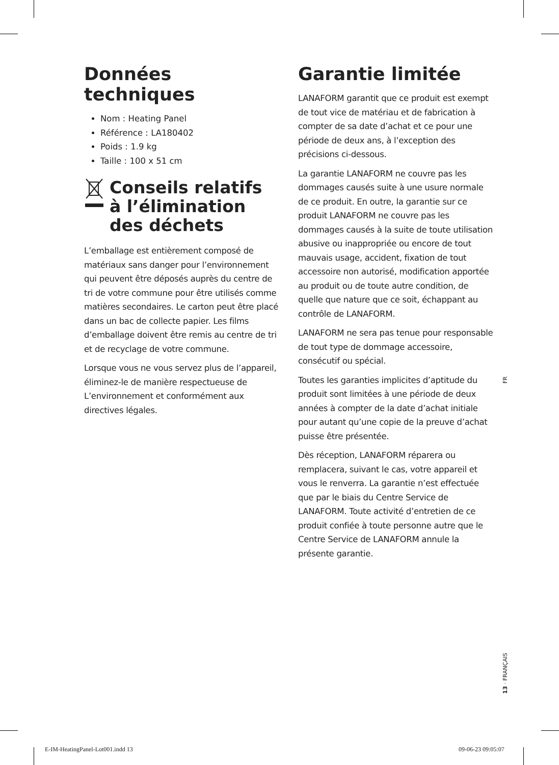Données techniques
Nom : Heating Panel
Référence : LA180402
Poids : 1.9 kg
Taille : 100 x 51 cm
Conseils relatifs
à l’élimination
des déchets
L’emballage est entièrement composé de matériaux sans danger pour l’environnement qui peuvent être déposés auprès du centre de tri de votre commune pour être utilisés comme matières secondaires. Le carton peut être placé dans un bac de collecte papier. Les films d’emballage doivent être remis au centre de tri et de recyclage de votre commune.
Lorsque vous ne vous servez plus de l’appareil, éliminez-le de manière respectueuse de L’environnement et conformément aux directives légales.
Garantie limitée
LANAFORM garantit que ce produit est exempt de tout vice de matériau et de fabrication à compter de sa date d’achat et ce pour une période de deux ans, à l’exception des précisions ci-dessous.
La garantie LANAFORM ne couvre pas les dommages causés suite à une usure normale de ce produit. En outre, la garantie sur ce produit LANAFORM ne couvre pas les dommages causés à la suite de toute utilisation abusive ou inappropriée ou encore de tout mauvais usage, accident, fixation de tout accessoire non autorisé, modification apportée au produit ou de toute autre condition, de quelle que nature que ce soit, échappant au contrôle de LANAFORM.
LANAFORM ne sera pas tenue pour responsable de tout type de dommage accessoire, consécutif ou spécial.
Toutes les garanties implicites d’aptitude du produit sont limitées à une période de deux années à compter de la date d’achat initiale pour autant qu’une copie de la preuve d’achat puisse être présentée.
Dès réception, LANAFORM réparera ou remplacera, suivant le cas, votre appareil et vous le renverra. La garantie n’est effectuée que par le biais du Centre Service de LANAFORM. Toute activité d’entretien de ce produit confiée à toute personne autre que le Centre Service de LANAFORM annule la présente garantie.
FR
13 · FRANÇAIS
E-IM-HeatingPanel-Lot001.indd 13
09-06-23 09:05:07